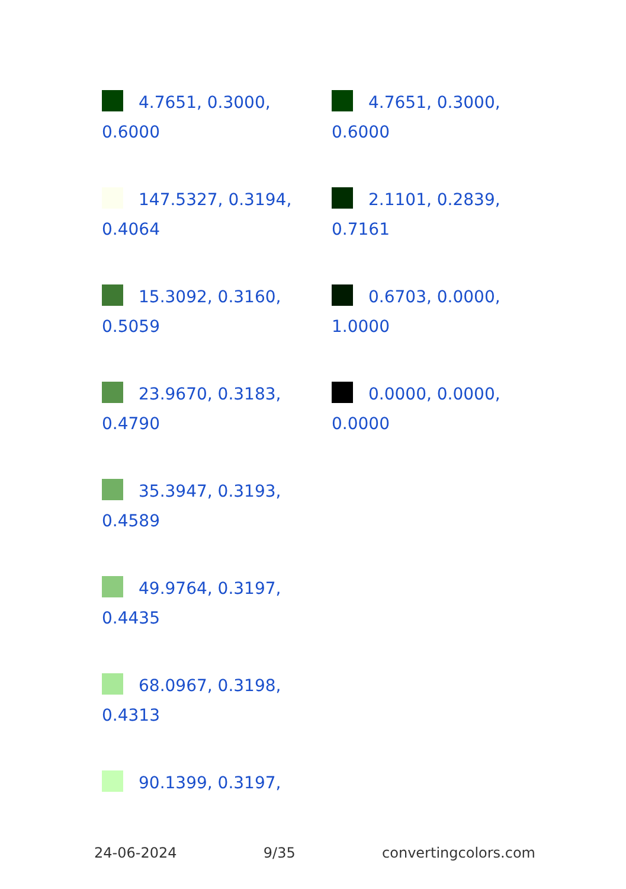4.7651, 0.3000,
0.6000
147.5327, 0.3194,
0.4064
15.3092, 0.3160,
0.5059
23.9670, 0.3183,
0.4790
35.3947, 0.3193,
0.4589
49.9764, 0.3197,
0.4435
68.0967, 0.3198,
0.4313
90.1399, 0.3197,
4.7651, 0.3000,
0.6000
2.1101, 0.2839,
0.7161
0.6703, 0.0000,
1.0000
0.0000, 0.0000,
0.0000
24-06-2024 9/35 convertingcolors.com